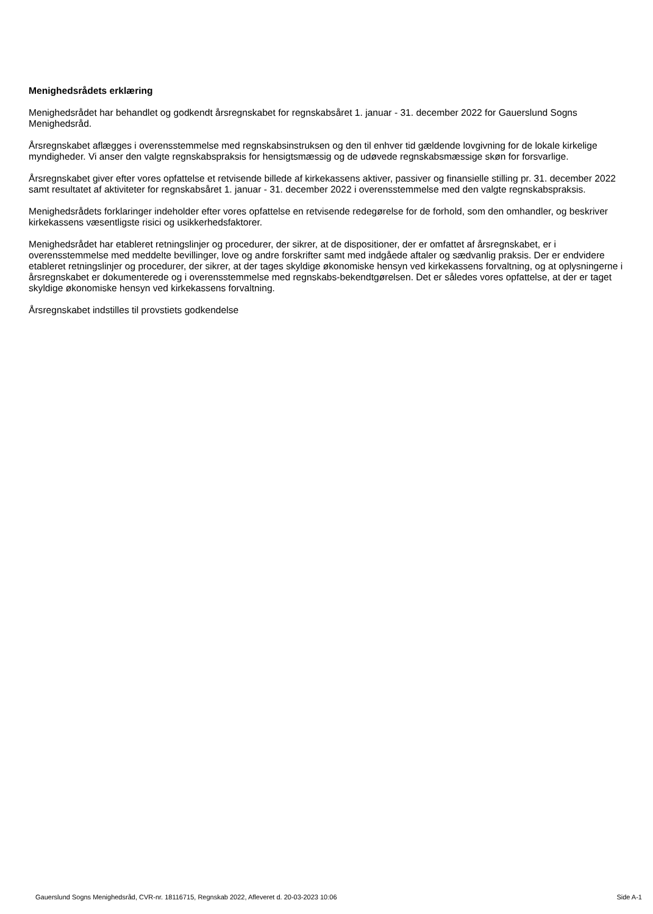Menighedsrådets erklæring
Menighedsrådet har behandlet og godkendt årsregnskabet for regnskabsåret 1. januar - 31. december 2022 for Gauerslund Sogns Menighedsråd.
Årsregnskabet aflægges i overensstemmelse med regnskabsinstruksen og den til enhver tid gældende lovgivning for de lokale kirkelige myndigheder. Vi anser den valgte regnskabspraksis for hensigtsmæssig og de udøvede regnskabsmæssige skøn for forsvarlige.
Årsregnskabet giver efter vores opfattelse et retvisende billede af kirkekassens aktiver, passiver og finansielle stilling pr. 31. december 2022 samt resultatet af aktiviteter for regnskabsåret 1. januar - 31. december 2022 i overensstemmelse med den valgte regnskabspraksis.
Menighedsrådets forklaringer indeholder efter vores opfattelse en retvisende redegørelse for de forhold, som den omhandler, og beskriver kirkekassens væsentligste risici og usikkerhedsfaktorer.
Menighedsrådet har etableret retningslinjer og procedurer, der sikrer, at de dispositioner, der er omfattet af årsregnskabet, er i overensstemmelse med meddelte bevillinger, love og andre forskrifter samt med indgåede aftaler og sædvanlig praksis. Der er endvidere etableret retningslinjer og procedurer, der sikrer, at der tages skyldige økonomiske hensyn ved kirkekassens forvaltning, og at oplysningerne i årsregnskabet er dokumenterede og i overensstemmelse med regnskabs-bekendtgørelsen. Det er således vores opfattelse, at der er taget skyldige økonomiske hensyn ved kirkekassens forvaltning.
Årsregnskabet indstilles til provstiets godkendelse
Gauerslund Sogns Menighedsråd, CVR-nr. 18116715, Regnskab 2022, Afleveret d. 20-03-2023 10:06 Side A-1